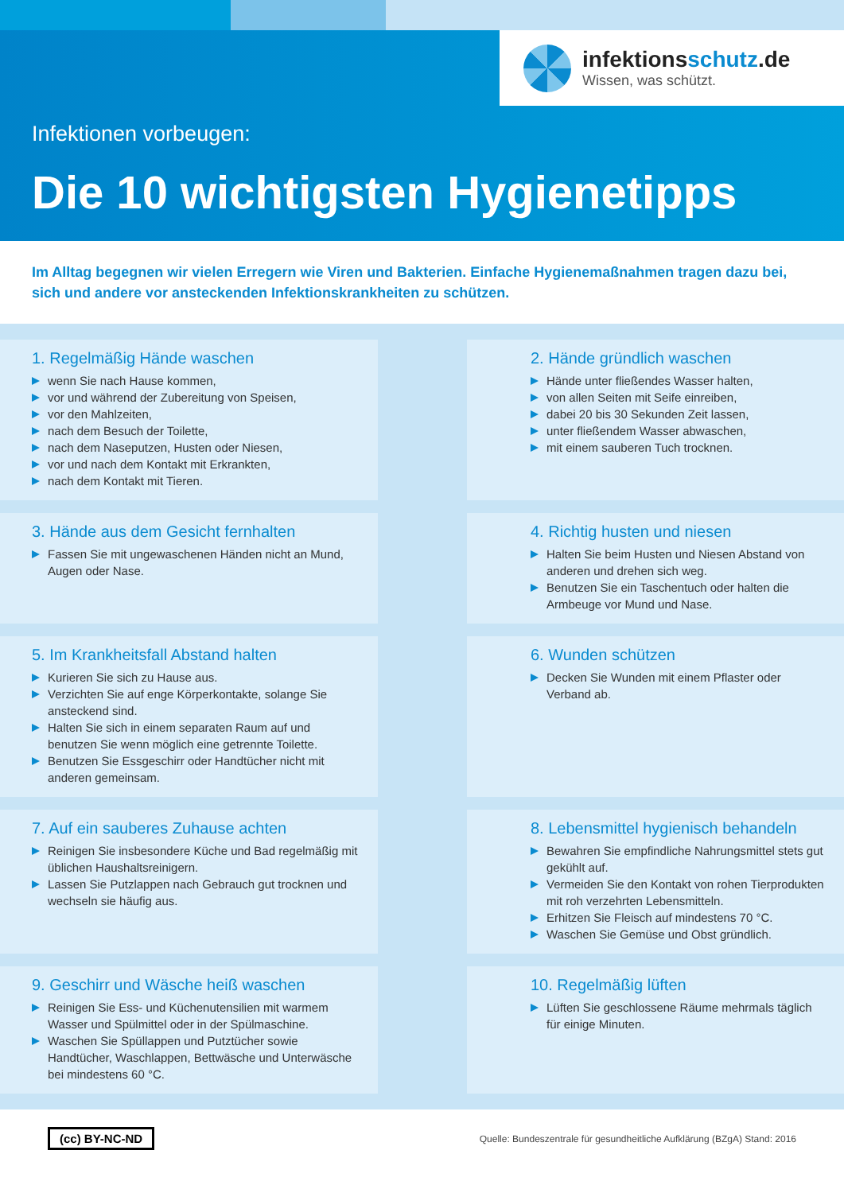infektionsschutz.de
Wissen, was schützt.
Infektionen vorbeugen:
Die 10 wichtigsten Hygienetipps
Im Alltag begegnen wir vielen Erregern wie Viren und Bakterien. Einfache Hygienemaßnahmen tragen dazu bei, sich und andere vor ansteckenden Infektionskrankheiten zu schützen.
1. Regelmäßig Hände waschen
wenn Sie nach Hause kommen,
vor und während der Zubereitung von Speisen,
vor den Mahlzeiten,
nach dem Besuch der Toilette,
nach dem Naseputzen, Husten oder Niesen,
vor und nach dem Kontakt mit Erkrankten,
nach dem Kontakt mit Tieren.
2. Hände gründlich waschen
Hände unter fließendes Wasser halten,
von allen Seiten mit Seife einreiben,
dabei 20 bis 30 Sekunden Zeit lassen,
unter fließendem Wasser abwaschen,
mit einem sauberen Tuch trocknen.
3. Hände aus dem Gesicht fernhalten
Fassen Sie mit ungewaschenen Händen nicht an Mund, Augen oder Nase.
4. Richtig husten und niesen
Halten Sie beim Husten und Niesen Abstand von anderen und drehen sich weg.
Benutzen Sie ein Taschentuch oder halten die Armbeuge vor Mund und Nase.
5. Im Krankheitsfall Abstand halten
Kurieren Sie sich zu Hause aus.
Verzichten Sie auf enge Körperkontakte, solange Sie ansteckend sind.
Halten Sie sich in einem separaten Raum auf und benutzen Sie wenn möglich eine getrennte Toilette.
Benutzen Sie Essgeschirr oder Handtücher nicht mit anderen gemeinsam.
6. Wunden schützen
Decken Sie Wunden mit einem Pflaster oder Verband ab.
7. Auf ein sauberes Zuhause achten
Reinigen Sie insbesondere Küche und Bad regelmäßig mit üblichen Haushaltsreinigern.
Lassen Sie Putzlappen nach Gebrauch gut trocknen und wechseln sie häufig aus.
8. Lebensmittel hygienisch behandeln
Bewahren Sie empfindliche Nahrungsmittel stets gut gekühlt auf.
Vermeiden Sie den Kontakt von rohen Tierprodukten mit roh verzehrten Lebensmitteln.
Erhitzen Sie Fleisch auf mindestens 70 °C.
Waschen Sie Gemüse und Obst gründlich.
9. Geschirr und Wäsche heiß waschen
Reinigen Sie Ess- und Küchenutensilien mit warmem Wasser und Spülmittel oder in der Spülmaschine.
Waschen Sie Spüllappen und Putztücher sowie Handtücher, Waschlappen, Bettwäsche und Unterwäsche bei mindestens 60 °C.
10. Regelmäßig lüften
Lüften Sie geschlossene Räume mehrmals täglich für einige Minuten.
(cc) BY-NC-ND Quelle: Bundeszentrale für gesundheitliche Aufklärung (BZgA) Stand: 2016